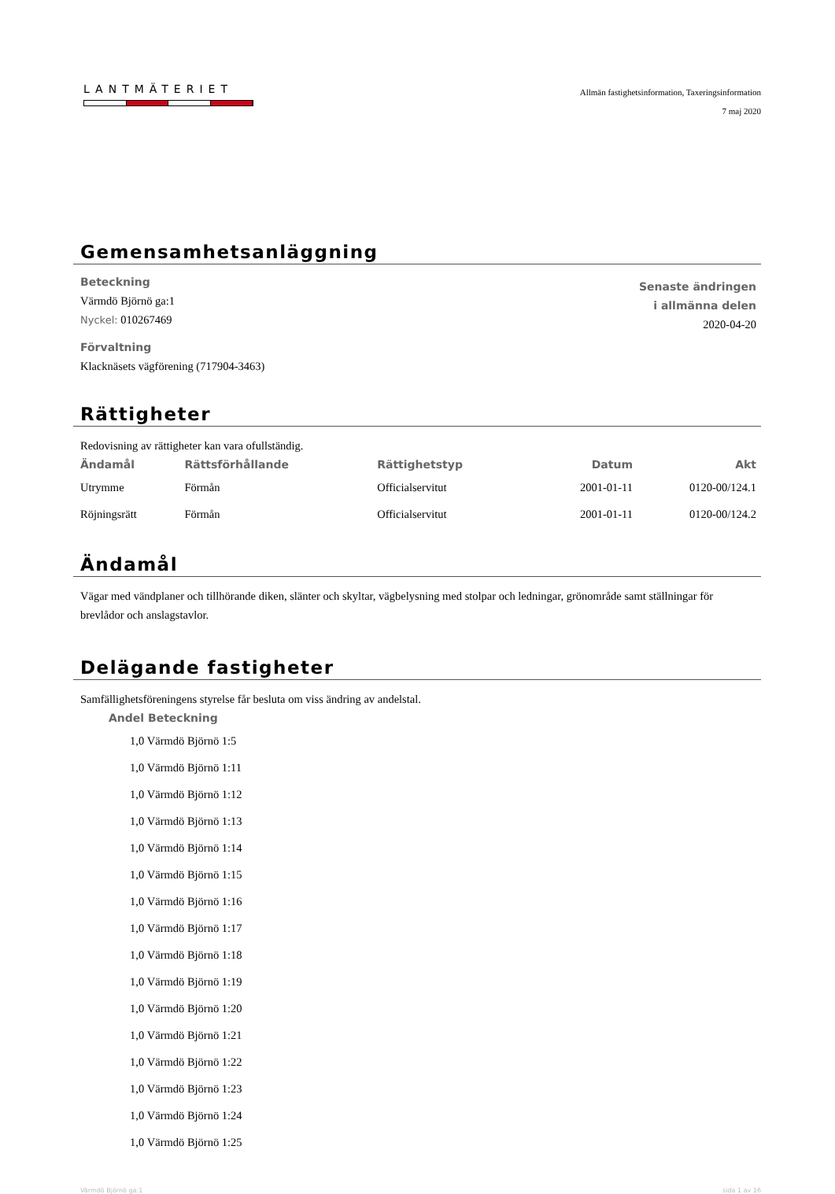LANTMÄTERIET
Allmän fastighetsinformation, Taxeringsinformation
7 maj 2020
Gemensamhetsanläggning
Beteckning
Värmdö Björnö ga:1
Nyckel: 010267469
Förvaltning
Klacknäsets vägförening (717904-3463)
Senaste ändringen
i allmänna delen
2020-04-20
Rättigheter
Redovisning av rättigheter kan vara ofullständig.
| Ändamål | Rättsförhållande | Rättighetstyp | Datum | Akt |
| --- | --- | --- | --- | --- |
| Utrymme | Förmån | Officialservitut | 2001-01-11 | 0120-00/124.1 |
| Röjningsrätt | Förmån | Officialservitut | 2001-01-11 | 0120-00/124.2 |
Ändamål
Vägar med vändplaner och tillhörande diken, slänter och skyltar, vägbelysning med stolpar och ledningar, grönområde samt ställningar för brevlådor och anslagstavlor.
Delägande fastigheter
Samfällighetsföreningens styrelse får besluta om viss ändring av andelstal.
| Andel | Beteckning |
| --- | --- |
| 1,0 | Värmdö Björnö 1:5 |
| 1,0 | Värmdö Björnö 1:11 |
| 1,0 | Värmdö Björnö 1:12 |
| 1,0 | Värmdö Björnö 1:13 |
| 1,0 | Värmdö Björnö 1:14 |
| 1,0 | Värmdö Björnö 1:15 |
| 1,0 | Värmdö Björnö 1:16 |
| 1,0 | Värmdö Björnö 1:17 |
| 1,0 | Värmdö Björnö 1:18 |
| 1,0 | Värmdö Björnö 1:19 |
| 1,0 | Värmdö Björnö 1:20 |
| 1,0 | Värmdö Björnö 1:21 |
| 1,0 | Värmdö Björnö 1:22 |
| 1,0 | Värmdö Björnö 1:23 |
| 1,0 | Värmdö Björnö 1:24 |
| 1,0 | Värmdö Björnö 1:25 |
Värmdö Björnö ga:1 sida 1 av 16